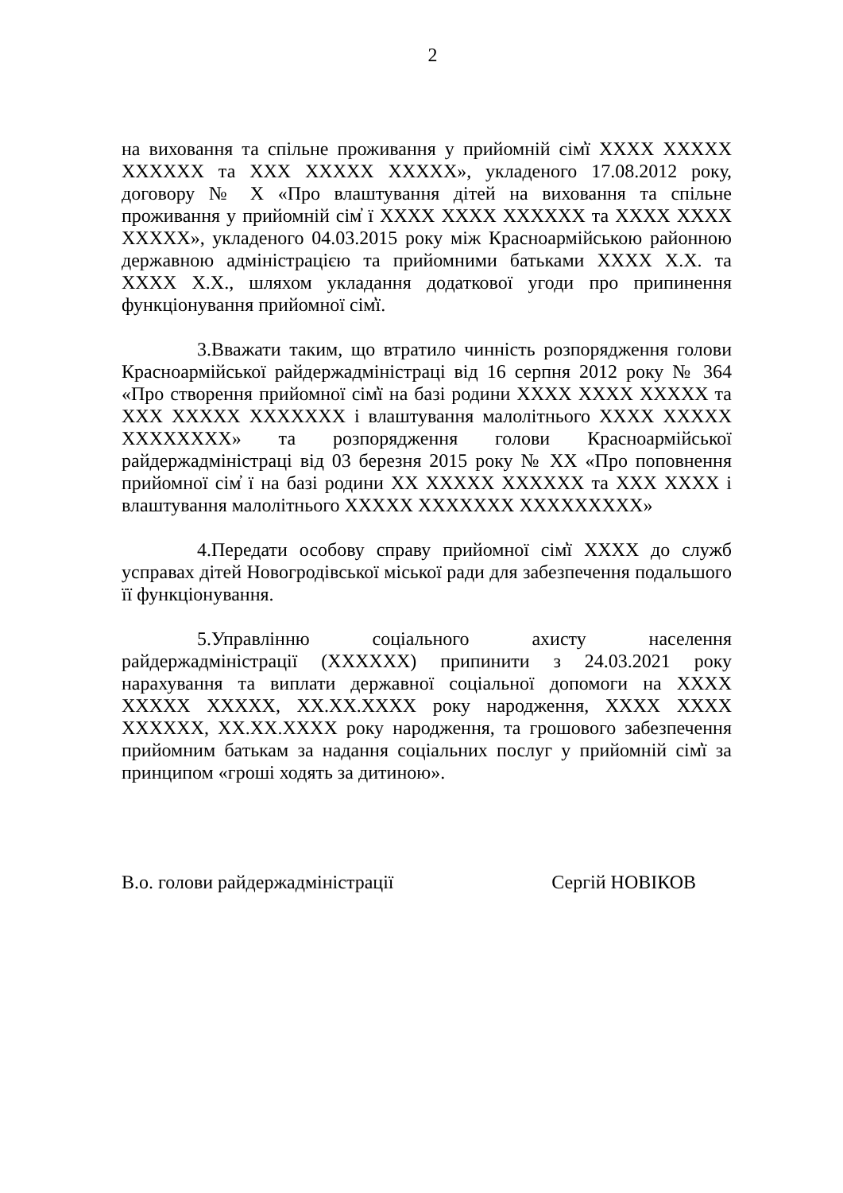2
на виховання та спільне проживання у прийомній сім̓ї XXXX XXXXX XXXXXX та XXX XXXXX XXXXX», укладеного 17.08.2012 року, договору № X «Про влаштування дітей на виховання та спільне проживання у прийомній сім̓ ї XXXX XXXX XXXXXX та XXXX XXXX XXXXX», укладеного 04.03.2015 року між Красноармійською районною державною адміністрацією та прийомними батьками XXXX X.X. та XXXX X.X., шляхом укладання додаткової угоди про припинення функціонування прийомної сім̓ї.
3.Вважати таким, що втратило чинність розпорядження голови Красноармійської райдержадміністраці від 16 серпня 2012 року № 364 «Про створення прийомної сім̓ї на базі родини XXXX XXXX XXXXX та XXX XXXXX XXXXXXX і влаштування малолітнього XXXX XXXXX XXXXXXXX» та розпорядження голови Красноармійської райдержадміністраці від 03 березня 2015 року № XX «Про поповнення прийомної сім̓ ї на базі родини XX XXXXX XXXXXX та XXX XXXX і влаштування малолітнього XXXXX XXXXXXX XXXXXXXXX»
4.Передати особову справу прийомної сім̓ї XXXX до служб усправах дітей Новогродівської міської ради для забезпечення подальшого її функціонування.
5.Управлінню соціального ахисту населення райдержадміністрації (XXXXXX) припинити з 24.03.2021 року нарахування та виплати державної соціальної допомоги на XXXX XXXXX XXXXX, XX.XX.XXXX року народження, XXXX XXXX XXXXXX, XX.XX.XXXX року народження, та грошового забезпечення прийомним батькам за надання соціальних послуг у прийомній сім̓ї за принципом «гроші ходять за дитиною».
В.о. голови райдержадміністрації Сергій НОВІКОВ